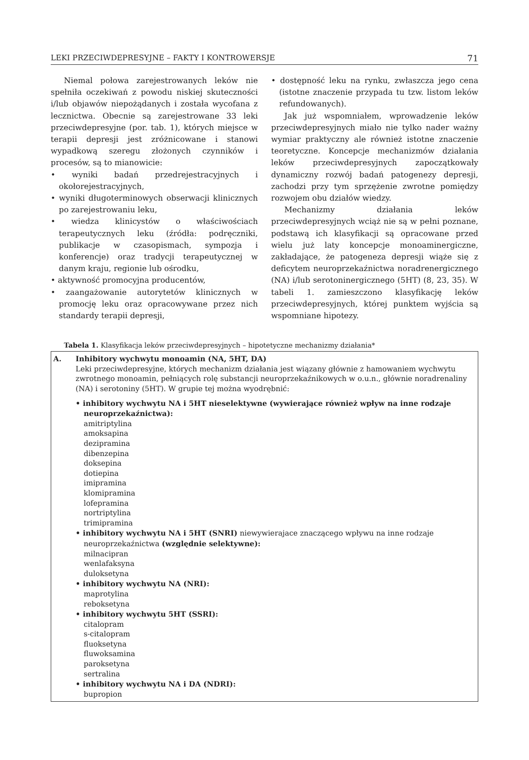LEKI PRZECIWDEPRESYJNE – FAKTY I KONTROWERSJE 71
Niemal połowa zarejestrowanych leków nie spełniła oczekiwań z powodu niskiej skuteczności i/lub objawów niepożądanych i została wycofana z lecznictwa. Obecnie są zarejestrowane 33 leki przeciwdepresyjne (por. tab. 1), których miejsce w terapii depresji jest zróżnicowane i stanowi wypadkową szeregu złożonych czynników i procesów, są to mianowicie:
• wyniki badań przedrejestracyjnych i okołorejestracyjnych,
• wyniki długoterminowych obserwacji klinicznych po zarejestrowaniu leku,
• wiedza klinicystów o właściwościach terapeutycznych leku (źródła: podręczniki, publikacje w czasopismach, sympozja i konferencje) oraz tradycji terapeutycznej w danym kraju, regionie lub ośrodku,
• aktywność promocyjna producentów,
• zaangażowanie autorytetów klinicznych w promocję leku oraz opracowywane przez nich standardy terapii depresji,
• dostępność leku na rynku, zwłaszcza jego cena (istotne znaczenie przypada tu tzw. listom leków refundowanych).
Jak już wspomniałem, wprowadzenie leków przeciwdepresyjnych miało nie tylko nader ważny wymiar praktyczny ale również istotne znaczenie teoretyczne. Koncepcje mechanizmów działania leków przeciwdepresyjnych zapoczątkowały dynamiczny rozwój badań patogenezy depresji, zachodzi przy tym sprzężenie zwrotne pomiędzy rozwojem obu działów wiedzy.
Mechanizmy działania leków przeciwdepresyjnych wciąż nie są w pełni poznane, podstawą ich klasyfikacji są opracowane przed wielu już laty koncepcje monoaminergiczne, zakładające, że patogeneza depresji wiąże się z deficytem neuroprzekaźnictwa noradrenergicznego (NA) i/lub serotoninergicznego (5HT) (8, 23, 35). W tabeli 1. zamieszczono klasyfikację leków przeciwdepresyjnych, której punktem wyjścia są wspomniane hipotezy.
Tabela 1. Klasyfikacja leków przeciwdepresyjnych – hipotetyczne mechanizmy działania*
| A. | Inhibitory wychwytu monoamin (NA, 5HT, DA) Leki przeciwdepresyjne, których mechanizm działania jest wiązany głównie z hamowaniem wychwytu zwrotnego monoamin, pełniących rolę substancji neuroprzekaźnikowych w o.u.n., głównie noradrenaliny (NA) i serotoniny (5HT). W grupie tej można wyodrębnić: • inhibitory wychwytu NA i 5HT nieselektywne (wywierające również wpływ na inne rodzaje neuroprzekaźnictwa): amitriptylina amoksapina dezipramina dibenzepina doksepina dotiepina imipramina klomipramina lofepramina nortriptylina trimipramina • inhibitory wychwytu NA i 5HT (SNRI) niewywierajace znaczącego wpływu na inne rodzaje neuroprzekaźnictwa (względnie selektywne): milnacipran wenlafaksyna duloksetyna • inhibitory wychwytu NA (NRI): maprotylina reboksetyna • inhibitory wychwytu 5HT (SSRI): citalopram s-citalopram fluoksetyna fluwoksamina paroksetyna sertralina • inhibitory wychwytu NA i DA (NDRI): bupropion |